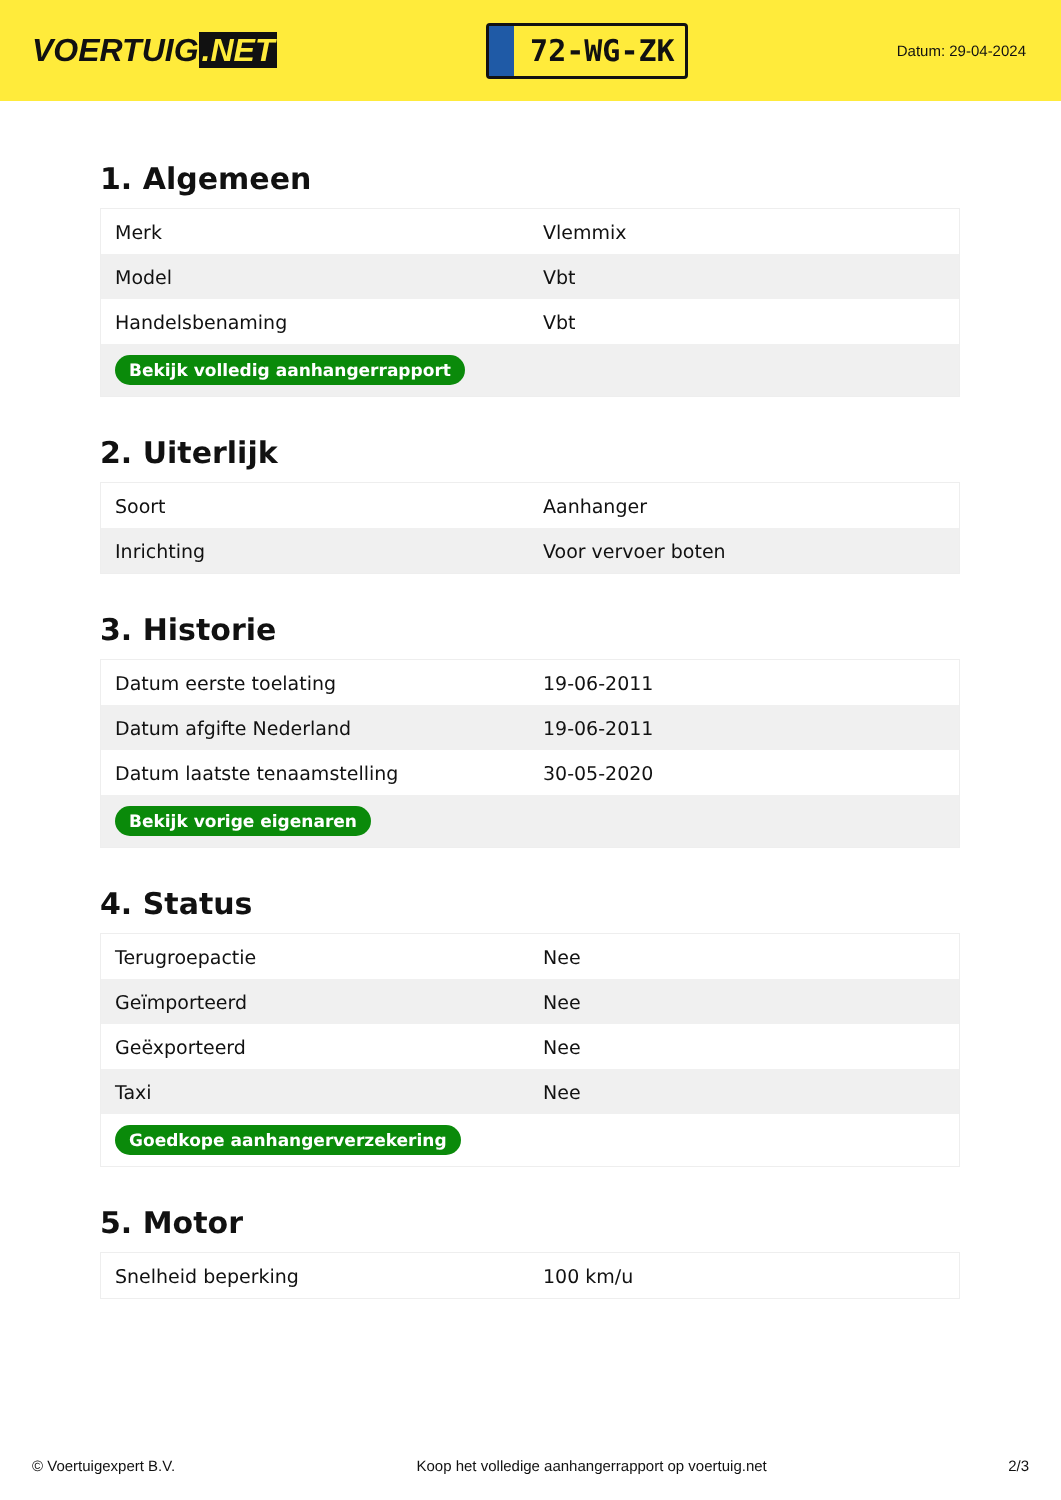VOERTUIG.NET
72-WG-ZK
Datum: 29-04-2024
1. Algemeen
| Merk | Vlemmix |
| Model | Vbt |
| Handelsbenaming | Vbt |
| Bekijk volledig aanhangerrapport | |
2. Uiterlijk
| Soort | Aanhanger |
| Inrichting | Voor vervoer boten |
3. Historie
| Datum eerste toelating | 19-06-2011 |
| Datum afgifte Nederland | 19-06-2011 |
| Datum laatste tenaamstelling | 30-05-2020 |
| Bekijk vorige eigenaren | |
4. Status
| Terugroepactie | Nee |
| Geïmporteerd | Nee |
| Geëxporteerd | Nee |
| Taxi | Nee |
| Goedkope aanhangerverzekering | |
5. Motor
| Snelheid beperking | 100 km/u |
© Voertuigexpert B.V. Koop het volledige aanhangerrapport op voertuig.net 2/3